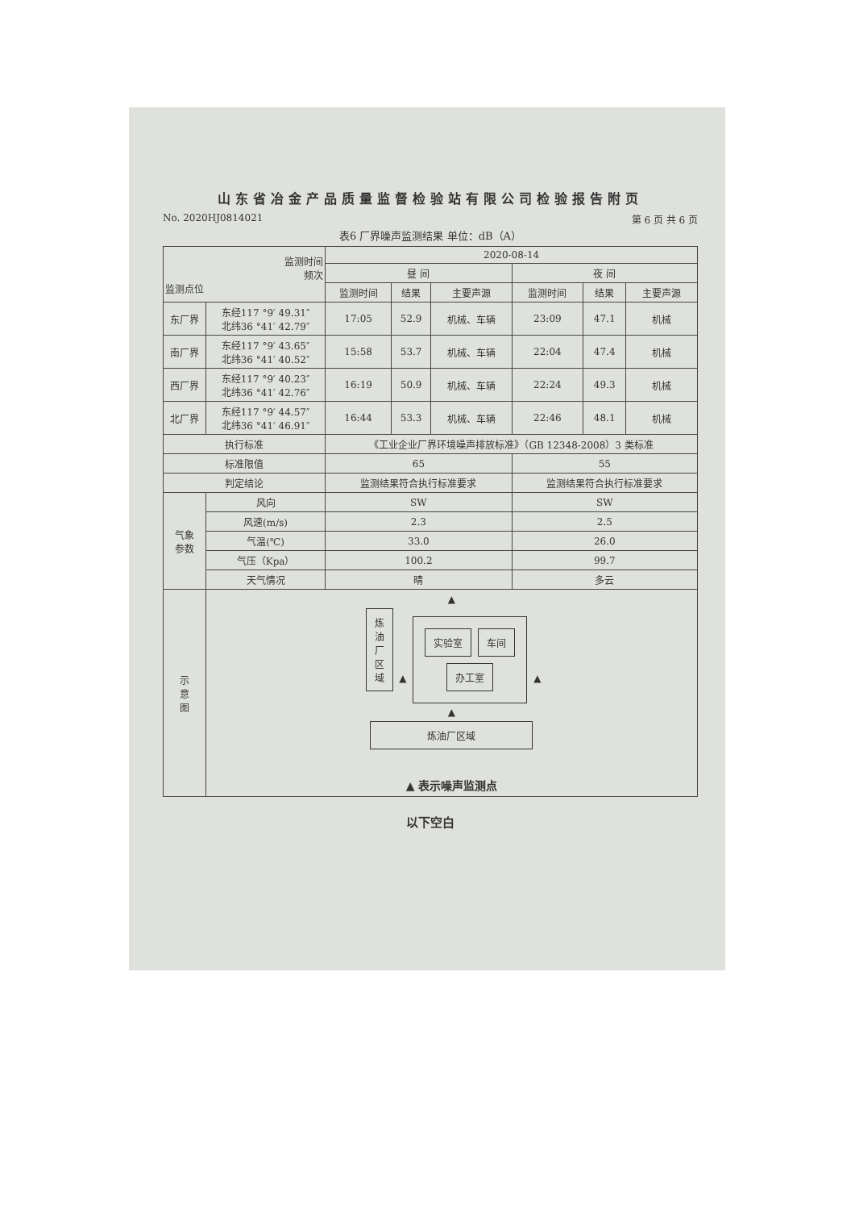山东省冶金产品质量监督检验站有限公司检验报告附页
No. 2020HJ0814021 第 6 页 共 6 页
表6 厂界噪声监测结果 单位：dB（A）
| 监测时间 频次 监测点位 | | 2020-08-14 | | | | | |
| --- | --- | --- | --- | --- | --- | --- | --- |
| | | 昼 间 | | | 夜 间 | | |
| | | 监测时间 | 结果 | 主要声源 | 监测时间 | 结果 | 主要声源 |
| 东厂界 | 东经117 °9′ 49.31″ 北纬36 °41′ 42.79″ | 17:05 | 52.9 | 机械、车辆 | 23:09 | 47.1 | 机械 |
| 南厂界 | 东经117 °9′ 43.65″ 北纬36 °41′ 40.52″ | 15:58 | 53.7 | 机械、车辆 | 22:04 | 47.4 | 机械 |
| 西厂界 | 东经117 °9′ 40.23″ 北纬36 °41′ 42.76″ | 16:19 | 50.9 | 机械、车辆 | 22:24 | 49.3 | 机械 |
| 北厂界 | 东经117 °9′ 44.57″ 北纬36 °41′ 46.91″ | 16:44 | 53.3 | 机械、车辆 | 22:46 | 48.1 | 机械 |
| 执行标准 | | 《工业企业厂界环境噪声排放标准》（GB 12348-2008）3 类标准 | | | | | |
| 标准限值 | | 65 | | | 55 | | |
| 判定结论 | | 监测结果符合执行标准要求 | | | 监测结果符合执行标准要求 | | |
| 气象 参数 | 风向 | SW | | | SW | | |
| | 风速(m/s) | 2.3 | | | 2.5 | | |
| | 气温(℃) | 33.0 | | | 26.0 | | |
| | 气压（Kpa） | 100.2 | | | 99.7 | | |
| | 天气情况 | 晴 | | | 多云 | | |
| 示 意 图 | ▲ 炼 油 厂 区 域 ▲ 实验室 车间 办工室 ▲ ▲ 炼油厂区域 ▲ 表示噪声监测点 | | | | | | |
以下空白